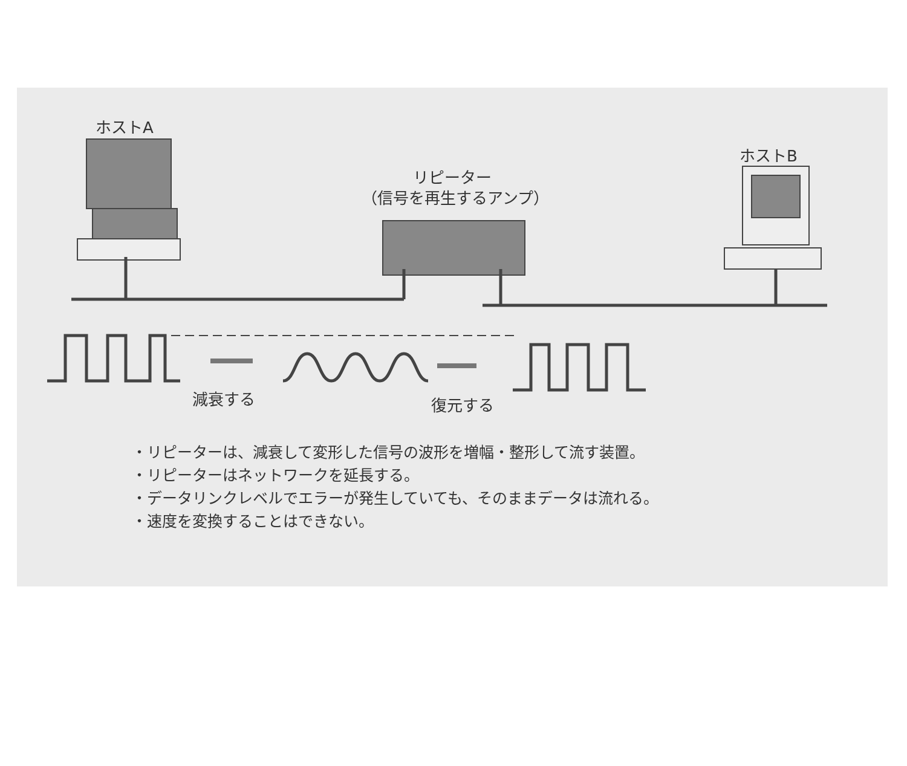ホストA
ホストB
リピーター
（信号を再生するアンプ）
減衰する 復元する
・リピーターは、減衰して変形した信号の波形を増幅・整形して流す装置。
・リピーターはネットワークを延長する。
・データリンクレベルでエラーが発生していても、そのままデータは流れる。
・速度を変換することはできない。